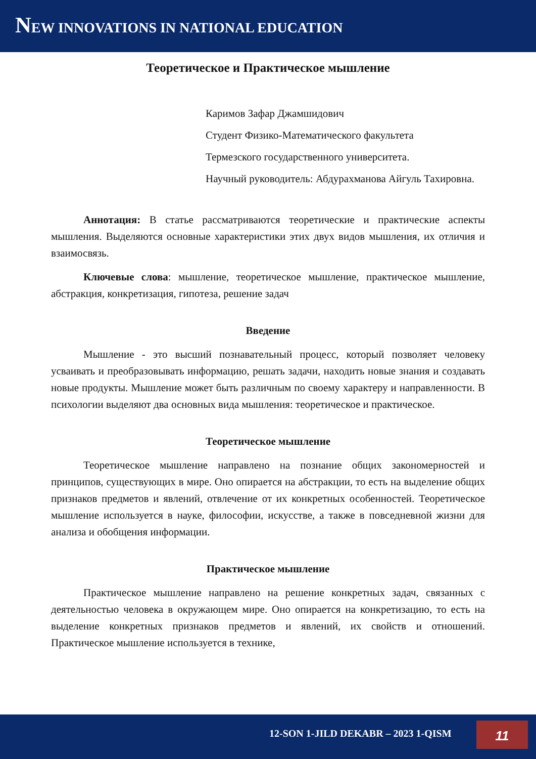NEW INNOVATIONS IN NATIONAL EDUCATION
Теоретическое и Практическое мышление
Каримов Зафар Джамшидович
Студент Физико-Математического факультета
Термезского государственного университета.
Научный руководитель: Абдурахманова Айгуль Тахировна.
Аннотация: В статье рассматриваются теоретические и практические аспекты мышления. Выделяются основные характеристики этих двух видов мышления, их отличия и взаимосвязь.
Ключевые слова: мышление, теоретическое мышление, практическое мышление, абстракция, конкретизация, гипотеза, решение задач
Введение
Мышление - это высший познавательный процесс, который позволяет человеку усваивать и преобразовывать информацию, решать задачи, находить новые знания и создавать новые продукты. Мышление может быть различным по своему характеру и направленности. В психологии выделяют два основных вида мышления: теоретическое и практическое.
Теоретическое мышление
Теоретическое мышление направлено на познание общих закономерностей и принципов, существующих в мире. Оно опирается на абстракции, то есть на выделение общих признаков предметов и явлений, отвлечение от их конкретных особенностей. Теоретическое мышление используется в науке, философии, искусстве, а также в повседневной жизни для анализа и обобщения информации.
Практическое мышление
Практическое мышление направлено на решение конкретных задач, связанных с деятельностью человека в окружающем мире. Оно опирается на конкретизацию, то есть на выделение конкретных признаков предметов и явлений, их свойств и отношений. Практическое мышление используется в технике,
12-SON 1-JILD DEKABR – 2023 1-QISM 11